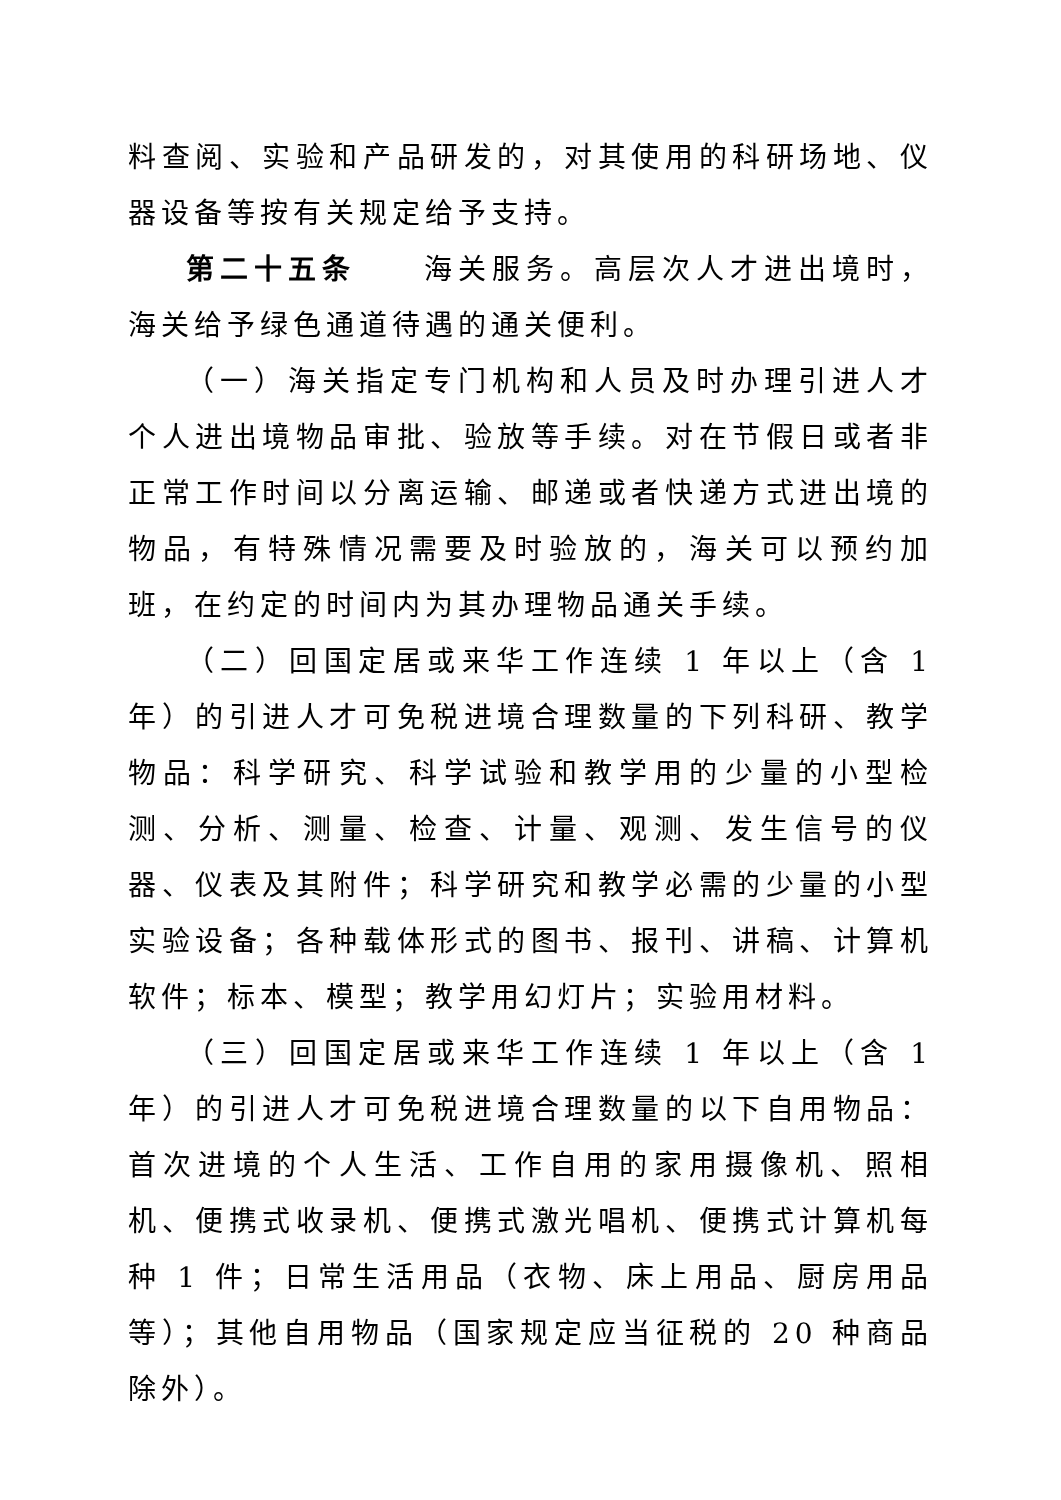料查阅、实验和产品研发的，对其使用的科研场地、仪器设备等按有关规定给予支持。
第二十五条　　海关服务。高层次人才进出境时，海关给予绿色通道待遇的通关便利。
（一）海关指定专门机构和人员及时办理引进人才个人进出境物品审批、验放等手续。对在节假日或者非正常工作时间以分离运输、邮递或者快递方式进出境的物品，有特殊情况需要及时验放的，海关可以预约加班，在约定的时间内为其办理物品通关手续。
（二）回国定居或来华工作连续 1 年以上（含 1 年）的引进人才可免税进境合理数量的下列科研、教学物品：科学研究、科学试验和教学用的少量的小型检测、分析、测量、检查、计量、观测、发生信号的仪器、仪表及其附件；科学研究和教学必需的少量的小型实验设备；各种载体形式的图书、报刊、讲稿、计算机软件；标本、模型；教学用幻灯片；实验用材料。
（三）回国定居或来华工作连续 1 年以上（含 1 年）的引进人才可免税进境合理数量的以下自用物品：首次进境的个人生活、工作自用的家用摄像机、照相机、便携式收录机、便携式激光唱机、便携式计算机每种 1 件；日常生活用品（衣物、床上用品、厨房用品等）；其他自用物品（国家规定应当征税的 20 种商品除外）。